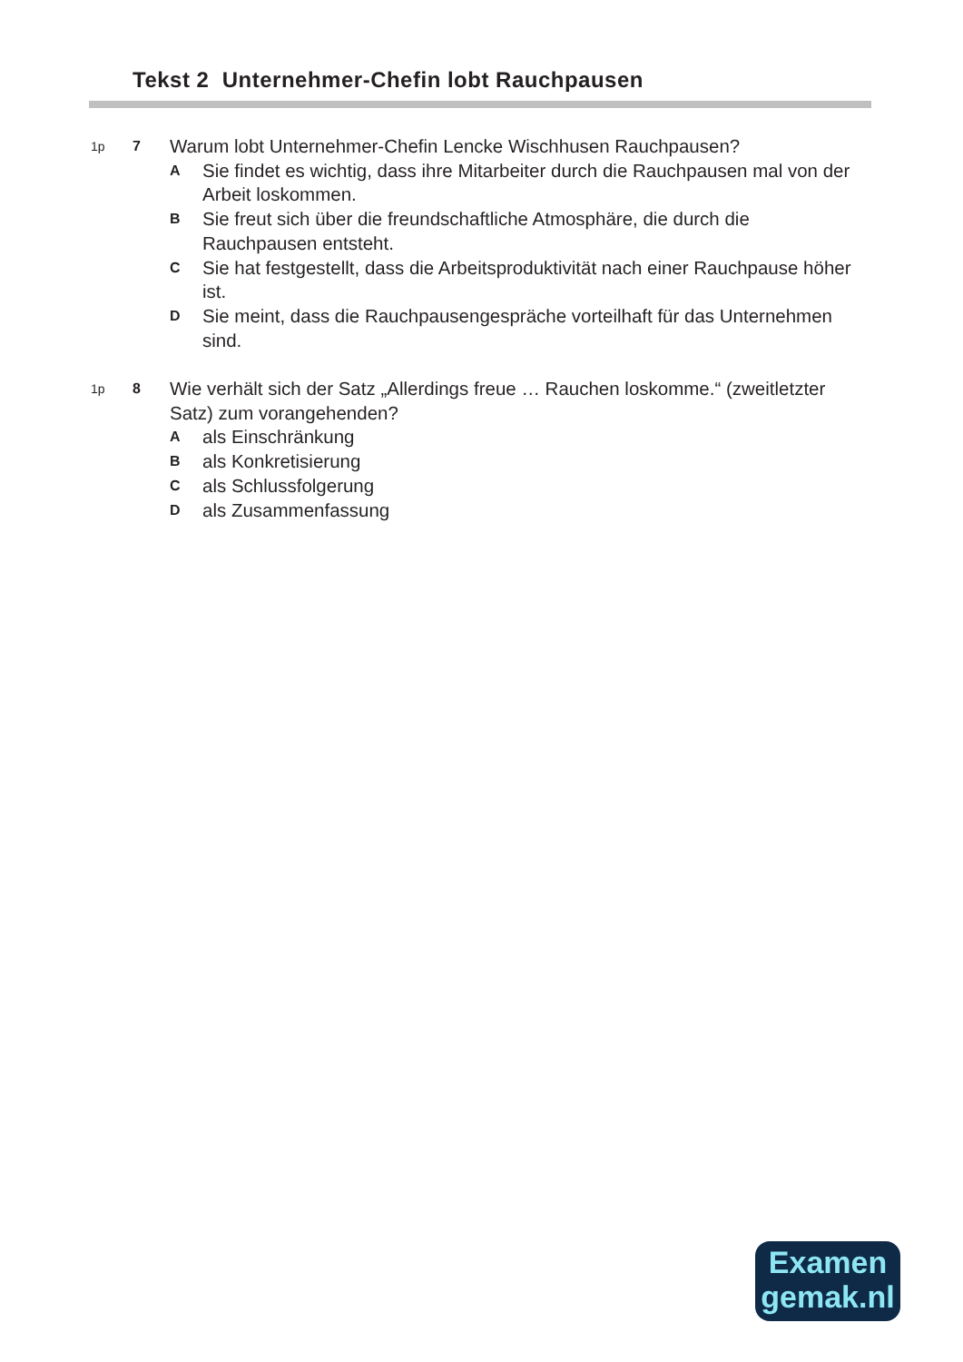Tekst 2 Unternehmer-Chefin lobt Rauchpausen
1p 7
Warum lobt Unternehmer-Chefin Lencke Wischhusen Rauchpausen?
A
Sie findet es wichtig, dass ihre Mitarbeiter durch die Rauchpausen mal von der Arbeit loskommen.
B
Sie freut sich über die freundschaftliche Atmosphäre, die durch die Rauchpausen entsteht.
C
Sie hat festgestellt, dass die Arbeitsproduktivität nach einer Rauchpause höher ist.
D
Sie meint, dass die Rauchpausengespräche vorteilhaft für das Unternehmen sind.
1p 8
Wie verhält sich der Satz „Allerdings freue … Rauchen loskomme.“ (zweitletzter Satz) zum vorangehenden?
A
als Einschränkung
B
als Konkretisierung
C
als Schlussfolgerung
D
als Zusammenfassung
Examen
gemak.nl